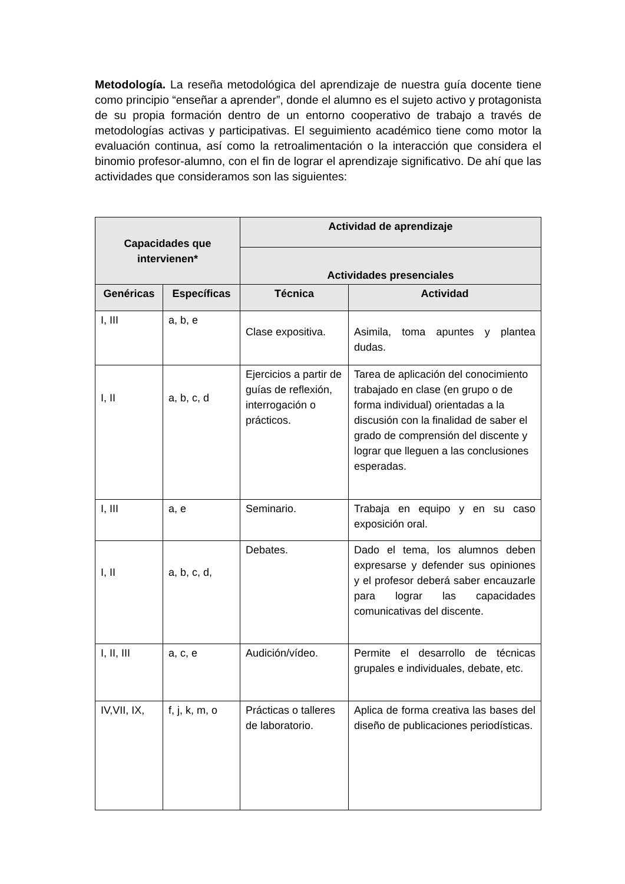Metodología. La reseña metodológica del aprendizaje de nuestra guía docente tiene como principio “enseñar a aprender”, donde el alumno es el sujeto activo y protagonista de su propia formación dentro de un entorno cooperativo de trabajo a través de metodologías activas y participativas. El seguimiento académico tiene como motor la evaluación continua, así como la retroalimentación o la interacción que considera el binomio profesor-alumno, con el fin de lograr el aprendizaje significativo. De ahí que las actividades que consideramos son las siguientes:
| Capacidades que intervienen* | | Actividad de aprendizaje | |
| --- | --- | --- | --- |
| | | Actividades presenciales | |
| Genéricas | Específicas | Técnica | Actividad |
| I, III | a, b, e | Clase expositiva. | Asimila, toma apuntes y plantea dudas. |
| I, II | a, b, c, d | Ejercicios a partir de guías de reflexión, interrogación o prácticos. | Tarea de aplicación del conocimiento trabajado en clase (en grupo o de forma individual) orientadas a la discusión con la finalidad de saber el grado de comprensión del discente y lograr que lleguen a las conclusiones esperadas. |
| I, III | a, e | Seminario. | Trabaja en equipo y en su caso exposición oral. |
| I, II | a, b, c, d, | Debates. | Dado el tema, los alumnos deben expresarse y defender sus opiniones y el profesor deberá saber encauzarle para lograr las capacidades comunicativas del discente. |
| I, II, III | a, c, e | Audición/vídeo. | Permite el desarrollo de técnicas grupales e individuales, debate, etc. |
| IV,VII, IX, | f, j, k, m, o | Prácticas o talleres de laboratorio. | Aplica de forma creativa las bases del diseño de publicaciones periodísticas. |